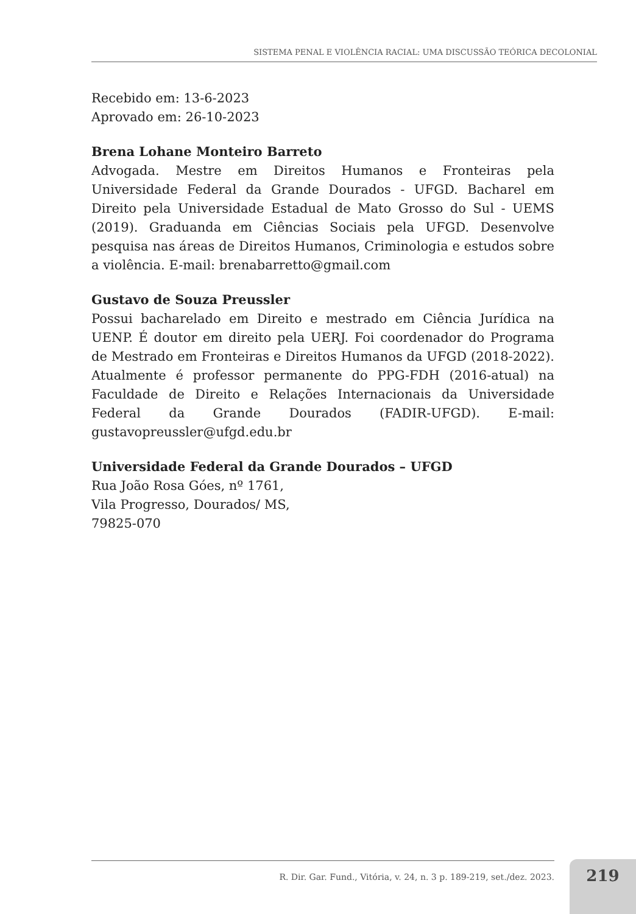SISTEMA PENAL E VIOLÊNCIA RACIAL: UMA DISCUSSÃO TEÓRICA DECOLONIAL
Recebido em: 13-6-2023
Aprovado em: 26-10-2023
Brena Lohane Monteiro Barreto
Advogada. Mestre em Direitos Humanos e Fronteiras pela Universidade Federal da Grande Dourados - UFGD. Bacharel em Direito pela Universidade Estadual de Mato Grosso do Sul - UEMS (2019). Graduanda em Ciências Sociais pela UFGD. Desenvolve pesquisa nas áreas de Direitos Humanos, Criminologia e estudos sobre a violência. E-mail: brenabarretto@gmail.com
Gustavo de Souza Preussler
Possui bacharelado em Direito e mestrado em Ciência Jurídica na UENP. É doutor em direito pela UERJ. Foi coordenador do Programa de Mestrado em Fronteiras e Direitos Humanos da UFGD (2018-2022). Atualmente é professor permanente do PPG-FDH (2016-atual) na Faculdade de Direito e Relações Internacionais da Universidade Federal da Grande Dourados (FADIR-UFGD). E-mail: gustavopreussler@ufgd.edu.br
Universidade Federal da Grande Dourados – UFGD
Rua João Rosa Góes, nº 1761,
Vila Progresso, Dourados/ MS,
79825-070
R. Dir. Gar. Fund., Vitória, v. 24, n. 3 p. 189-219, set./dez. 2023. 219